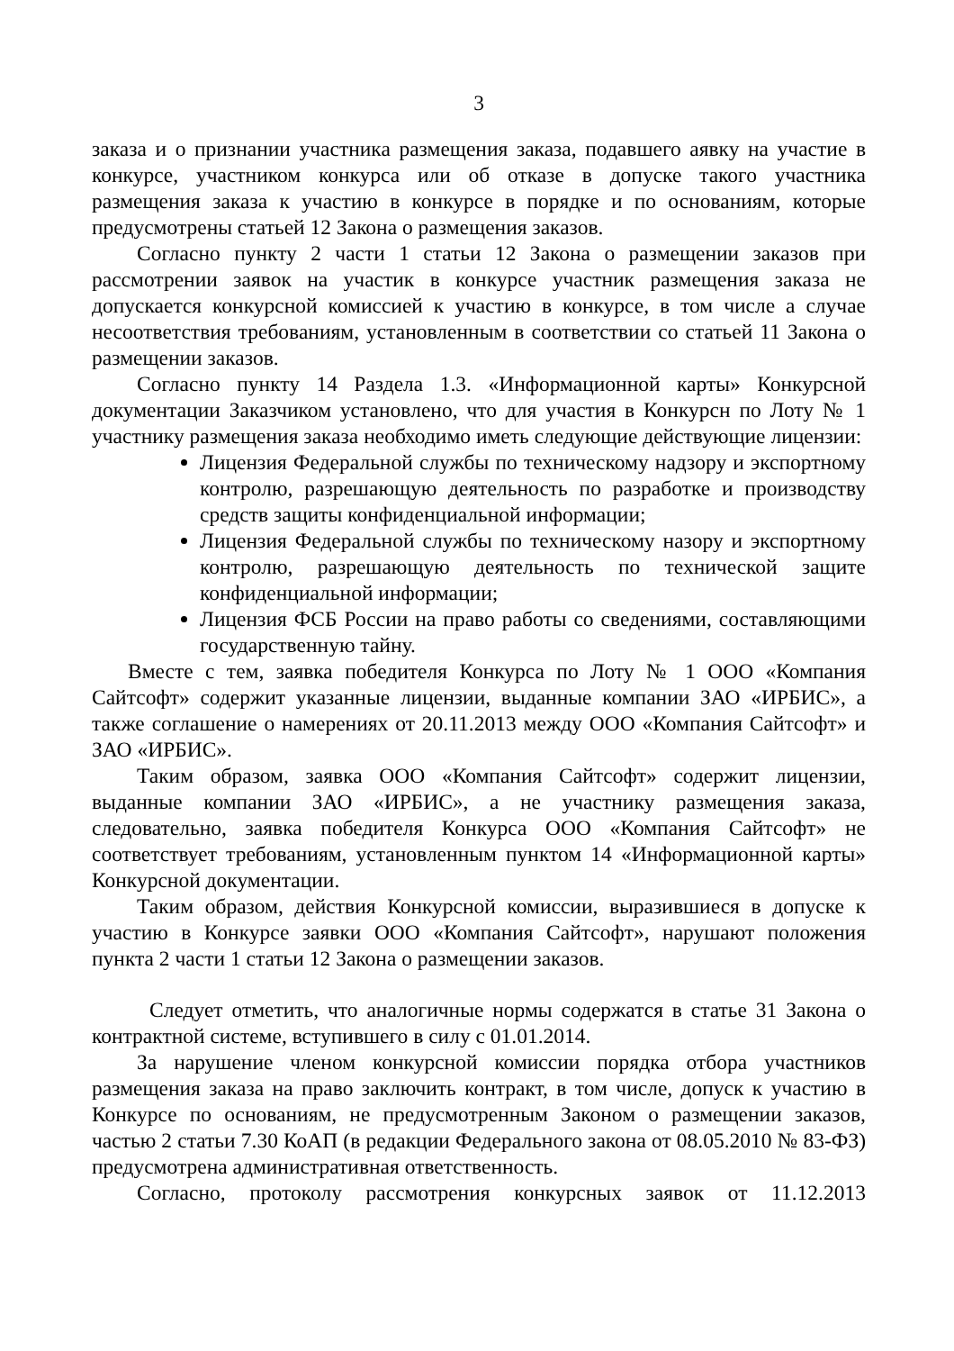3
заказа и о признании участника размещения заказа, подавшего аявку на участие в конкурсе, участником конкурса или об отказе в допуске такого участника размещения заказа к участию в конкурсе в порядке и по основаниям, которые предусмотрены статьей 12 Закона о размещения заказов.
Согласно пункту 2 части 1 статьи 12 Закона о размещении заказов при рассмотрении заявок на участик в конкурсе участник размещения заказа не допускается конкурсной комиссией к участию в конкурсе, в том числе а случае несоответствия требованиям, установленным в соответствии со статьей 11 Закона о размещении заказов.
Согласно пункту 14 Раздела 1.3. «Информационной карты» Конкурсной документации Заказчиком установлено, что для участия в Конкурсн по Лоту № 1 участнику размещения заказа необходимо иметь следующие действующие лицензии:
Лицензия Федеральной службы по техническому надзору и экспортному контролю, разрешающую деятельность по разработке и производству средств защиты конфиденциальной информации;
Лицензия Федеральной службы по техническому назору и экспортному контролю, разрешающую деятельность по технической защите конфиденциальной информации;
Лицензия ФСБ России на право работы со сведениями, составляющими государственную тайну.
Вместе с тем, заявка победителя Конкурса по Лоту № 1 ООО «Компания Сайтсофт» содержит указанные лицензии, выданные компании ЗАО «ИРБИС», а также соглашение о намерениях от 20.11.2013 между ООО «Компания Сайтсофт» и ЗАО «ИРБИС».
Таким образом, заявка ООО «Компания Сайтсофт» содержит лицензии, выданные компании ЗАО «ИРБИС», а не участнику размещения заказа, следовательно, заявка победителя Конкурса ООО «Компания Сайтсофт» не соответствует требованиям, установленным пунктом 14 «Информационной карты» Конкурсной документации.
Таким образом, действия Конкурсной комиссии, выразившиеся в допуске к участию в Конкурсе заявки ООО «Компания Сайтсофт», нарушают положения пункта 2 части 1 статьи 12 Закона о размещении заказов.
Следует отметить, что аналогичные нормы содержатся в статье 31 Закона о контрактной системе, вступившего в силу с 01.01.2014.
За нарушение членом конкурсной комиссии порядка отбора участников размещения заказа на право заключить контракт, в том числе, допуск к участию в Конкурсе по основаниям, не предусмотренным Законом о размещении заказов, частью 2 статьи 7.30 КоАП (в редакции Федерального закона от 08.05.2010 № 83-ФЗ) предусмотрена административная ответственность.
Согласно, протоколу рассмотрения конкурсных заявок от 11.12.2013